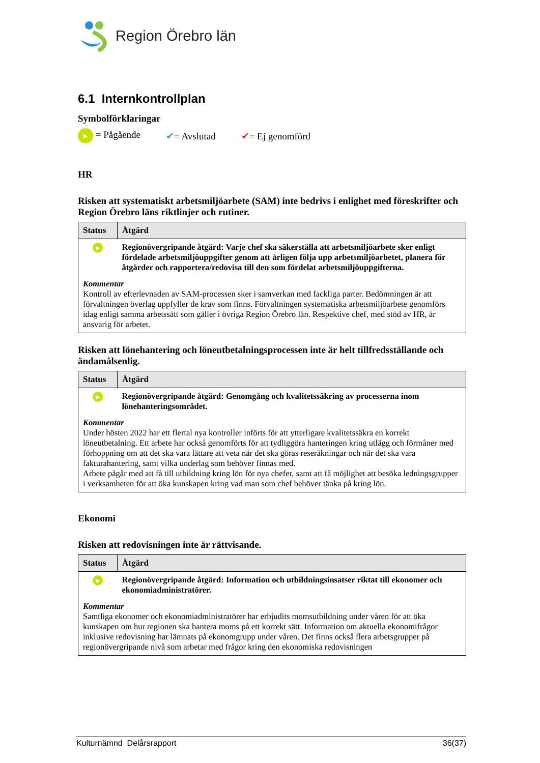Region Örebro län
6.1 Internkontrollplan
Symbolförklaringar
▶ = Pågående ✔= Avslutad ✔= Ej genomförd
HR
Risken att systematiskt arbetsmiljöarbete (SAM) inte bedrivs i enlighet med föreskrifter och Region Örebro läns riktlinjer och rutiner.
| Status | Åtgärd |
| --- | --- |
| ▶ | Regionövergripande åtgärd: Varje chef ska säkerställa att arbetsmiljöarbete sker enligt fördelade arbetsmiljöuppgifter genom att årligen följa upp arbetsmiljöarbetet, planera för åtgärder och rapportera/redovisa till den som fördelat arbetsmiljöuppgifterna. |
| Kommentar Kontroll av efterlevnaden av SAM-processen sker i samverkan med fackliga parter. Bedömningen är att förvaltningen överlag uppfyller de krav som finns. Förvaltningen systematiska arbetsmiljöarbete genomförs idag enligt samma arbetssätt som gäller i övriga Region Örebro län. Respektive chef, med stöd av HR, är ansvarig för arbetet. | |
Risken att lönehantering och löneutbetalningsprocessen inte är helt tillfredsställande och ändamålsenlig.
| Status | Åtgärd |
| --- | --- |
| ▶ | Regionövergripande åtgärd: Genomgång och kvalitetssäkring av processerna inom lönehanteringsområdet. |
| Kommentar Under hösten 2022 har ett flertal nya kontroller införts för att ytterligare kvalitetssäkra en korrekt löneutbetalning. Ett arbete har också genomförts för att tydliggöra hanteringen kring utlägg och förmåner med förhoppning om att det ska vara lättare att veta när det ska göras reseräkningar och när det ska vara fakturahantering, samt vilka underlag som behöver finnas med. Arbete pågår med att få till utbildning kring lön för nya chefer, samt att få möjlighet att besöka ledningsgrupper i verksamheten för att öka kunskapen kring vad man som chef behöver tänka på kring lön. | |
Ekonomi
Risken att redovisningen inte är rättvisande.
| Status | Åtgärd |
| --- | --- |
| ▶ | Regionövergripande åtgärd: Information och utbildningsinsatser riktat till ekonomer och ekonomiadministratörer. |
| Kommentar Samtliga ekonomer och ekonomiadministratörer har erbjudits momsutbildning under våren för att öka kunskapen om hur regionen ska hantera moms på ett korrekt sätt. Information om aktuella ekonomifrågor inklusive redovisning har lämnats på ekonomgrupp under våren. Det finns också flera arbetsgrupper på regionövergripande nivå som arbetar med frågor kring den ekonomiska redovisningen | |
Kulturnämnd Delårsrapport 36(37)